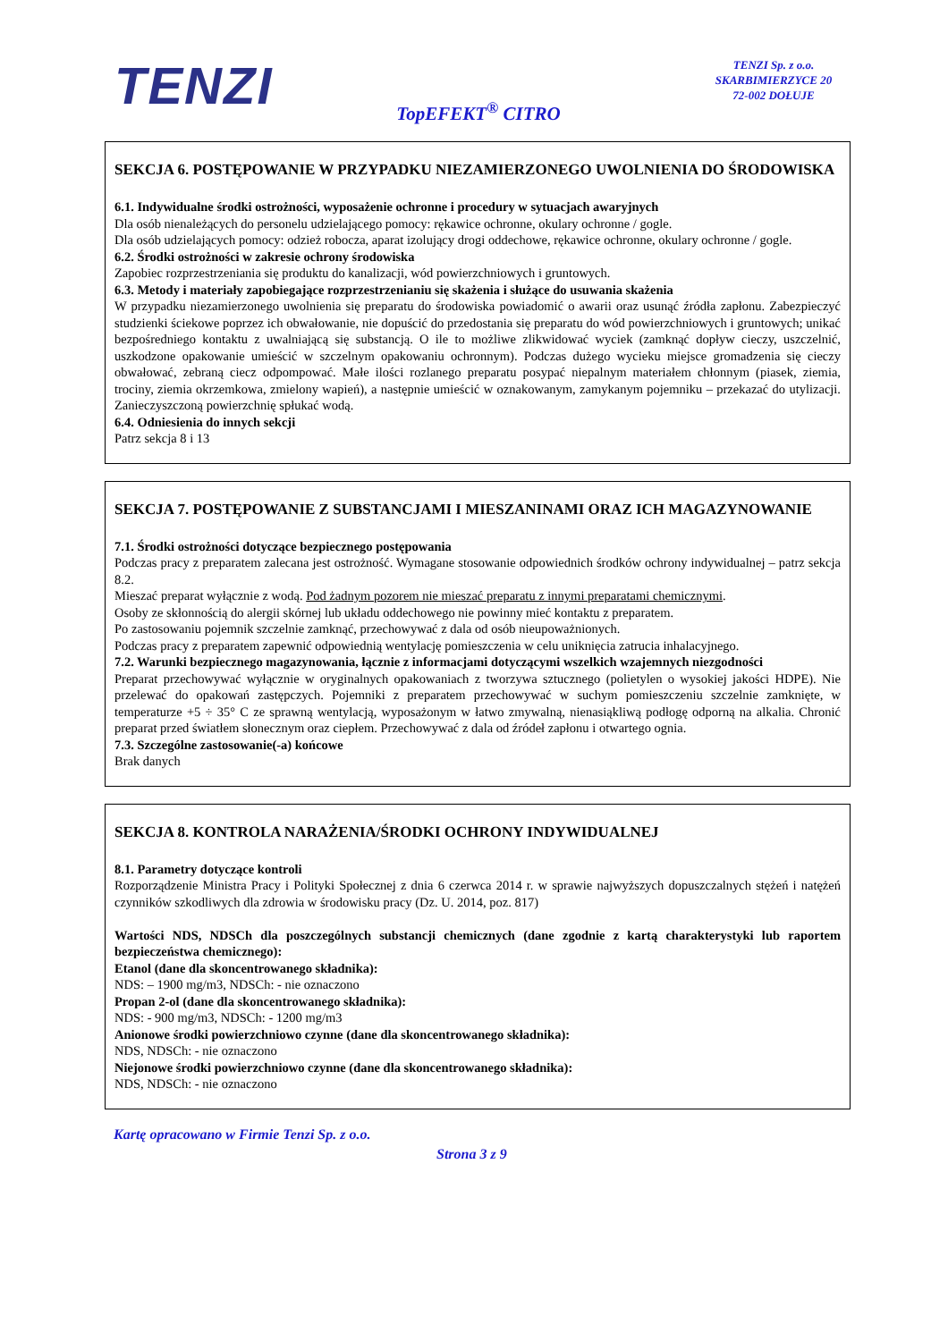TENZI
TENZI Sp. z o.o.
SKARBIMIERZYCE 20
72-002 DOŁUJE
TopEFEKT<sup>®</sup> CITRO
SEKCJA 6. POSTĘPOWANIE W PRZYPADKU NIEZAMIERZONEGO UWOLNIENIA DO ŚRODOWISKA
6.1. Indywidualne środki ostrożności, wyposażenie ochronne i procedury w sytuacjach awaryjnych
Dla osób nienależących do personelu udzielającego pomocy: rękawice ochronne, okulary ochronne / gogle.
Dla osób udzielających pomocy: odzież robocza, aparat izolujący drogi oddechowe, rękawice ochronne, okulary ochronne / gogle.
6.2. Środki ostrożności w zakresie ochrony środowiska
Zapobiec rozprzestrzeniania się produktu do kanalizacji, wód powierzchniowych i gruntowych.
6.3. Metody i materiały zapobiegające rozprzestrzenianiu się skażenia i służące do usuwania skażenia
W przypadku niezamierzonego uwolnienia się preparatu do środowiska powiadomić o awarii oraz usunąć źródła zapłonu. Zabezpieczyć studzienki ściekowe poprzez ich obwałowanie, nie dopuścić do przedostania się preparatu do wód powierzchniowych i gruntowych; unikać bezpośredniego kontaktu z uwalniającą się substancją. O ile to możliwe zlikwidować wyciek (zamknąć dopływ cieczy, uszczelnić, uszkodzone opakowanie umieścić w szczelnym opakowaniu ochronnym). Podczas dużego wycieku miejsce gromadzenia się cieczy obwałować, zebraną ciecz odpompować. Małe ilości rozlanego preparatu posypać niepalnym materiałem chłonnym (piasek, ziemia, trociny, ziemia okrzemkowa, zmielony wapień), a następnie umieścić w oznakowanym, zamykanym pojemniku – przekazać do utylizacji. Zanieczyszczoną powierzchnię spłukać wodą.
6.4. Odniesienia do innych sekcji
Patrz sekcja 8 i 13
SEKCJA 7. POSTĘPOWANIE Z SUBSTANCJAMI I MIESZANINAMI ORAZ ICH MAGAZYNOWANIE
7.1. Środki ostrożności dotyczące bezpiecznego postępowania
Podczas pracy z preparatem zalecana jest ostrożność. Wymagane stosowanie odpowiednich środków ochrony indywidualnej – patrz sekcja 8.2.
Mieszać preparat wyłącznie z wodą. Pod żadnym pozorem nie mieszać preparatu z innymi preparatami chemicznymi.
Osoby ze skłonnością do alergii skórnej lub układu oddechowego nie powinny mieć kontaktu z preparatem.
Po zastosowaniu pojemnik szczelnie zamknąć, przechowywać z dala od osób nieupoważnionych.
Podczas pracy z preparatem zapewnić odpowiednią wentylację pomieszczenia w celu uniknięcia zatrucia inhalacyjnego.
7.2. Warunki bezpiecznego magazynowania, łącznie z informacjami dotyczącymi wszelkich wzajemnych niezgodności
Preparat przechowywać wyłącznie w oryginalnych opakowaniach z tworzywa sztucznego (polietylen o wysokiej jakości HDPE). Nie przelewać do opakowań zastępczych. Pojemniki z preparatem przechowywać w suchym pomieszczeniu szczelnie zamknięte, w temperaturze +5 ÷ 35° C ze sprawną wentylacją, wyposażonym w łatwo zmywalną, nienasiąkliwą podłogę odporną na alkalia. Chronić preparat przed światłem słonecznym oraz ciepłem. Przechowywać z dala od źródeł zapłonu i otwartego ognia.
7.3. Szczególne zastosowanie(-a) końcowe
Brak danych
SEKCJA 8. KONTROLA NARAŻENIA/ŚRODKI OCHRONY INDYWIDUALNEJ
8.1. Parametry dotyczące kontroli
Rozporządzenie Ministra Pracy i Polityki Społecznej z dnia 6 czerwca 2014 r. w sprawie najwyższych dopuszczalnych stężeń i natężeń czynników szkodliwych dla zdrowia w środowisku pracy (Dz. U. 2014, poz. 817)
Wartości NDS, NDSCh dla poszczególnych substancji chemicznych (dane zgodnie z kartą charakterystyki lub raportem bezpieczeństwa chemicznego):
Etanol (dane dla skoncentrowanego składnika):
NDS: – 1900 mg/m3, NDSCh: - nie oznaczono
Propan 2-ol (dane dla skoncentrowanego składnika):
NDS: - 900 mg/m3, NDSCh: - 1200 mg/m3
Anionowe środki powierzchniowo czynne (dane dla skoncentrowanego składnika):
NDS, NDSCh: - nie oznaczono
Niejonowe środki powierzchniowo czynne (dane dla skoncentrowanego składnika):
NDS, NDSCh: - nie oznaczono
Kartę opracowano w Firmie Tenzi Sp. z o.o.
Strona 3 z 9